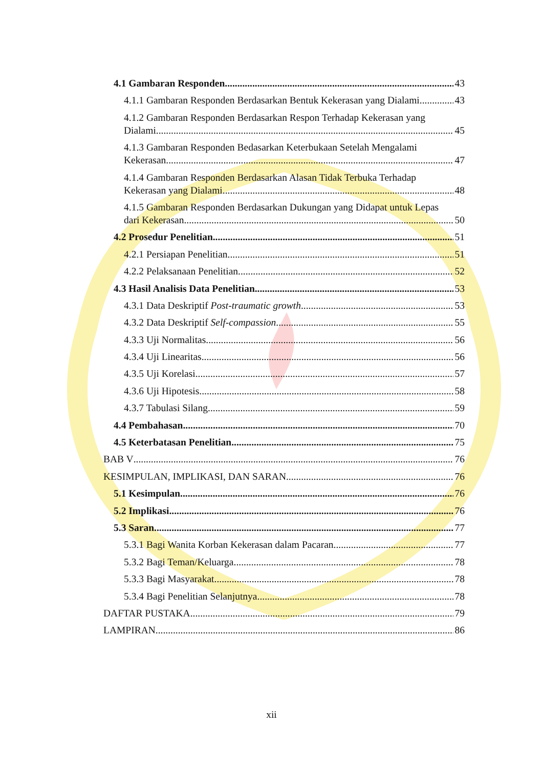4.1 Gambaran Responden 43
4.1.1 Gambaran Responden Berdasarkan Bentuk Kekerasan yang Dialami 43
4.1.2 Gambaran Responden Berdasarkan Respon Terhadap Kekerasan yang
Dialami 45
4.1.3 Gambaran Responden Bedasarkan Keterbukaan Setelah Mengalami
Kekerasan 47
4.1.4 Gambaran Responden Berdasarkan Alasan Tidak Terbuka Terhadap
Kekerasan yang Dialami 48
4.1.5 Gambaran Responden Berdasarkan Dukungan yang Didapat untuk Lepas
dari Kekerasan 50
4.2 Prosedur Penelitian 51
4.2.1 Persiapan Penelitian 51
4.2.2 Pelaksanaan Penelitian 52
4.3 Hasil Analisis Data Penelitian 53
4.3.1 Data Deskriptif Post-traumatic growth 53
4.3.2 Data Deskriptif Self-compassion 55
4.3.3 Uji Normalitas 56
4.3.4 Uji Linearitas 56
4.3.5 Uji Korelasi 57
4.3.6 Uji Hipotesis 58
4.3.7 Tabulasi Silang 59
4.4 Pembahasan 70
4.5 Keterbatasan Penelitian 75
BAB V 76
KESIMPULAN, IMPLIKASI, DAN SARAN 76
5.1 Kesimpulan 76
5.2 Implikasi 76
5.3 Saran 77
5.3.1 Bagi Wanita Korban Kekerasan dalam Pacaran 77
5.3.2 Bagi Teman/Keluarga 78
5.3.3 Bagi Masyarakat 78
5.3.4 Bagi Penelitian Selanjutnya 78
DAFTAR PUSTAKA 79
LAMPIRAN 86
xii